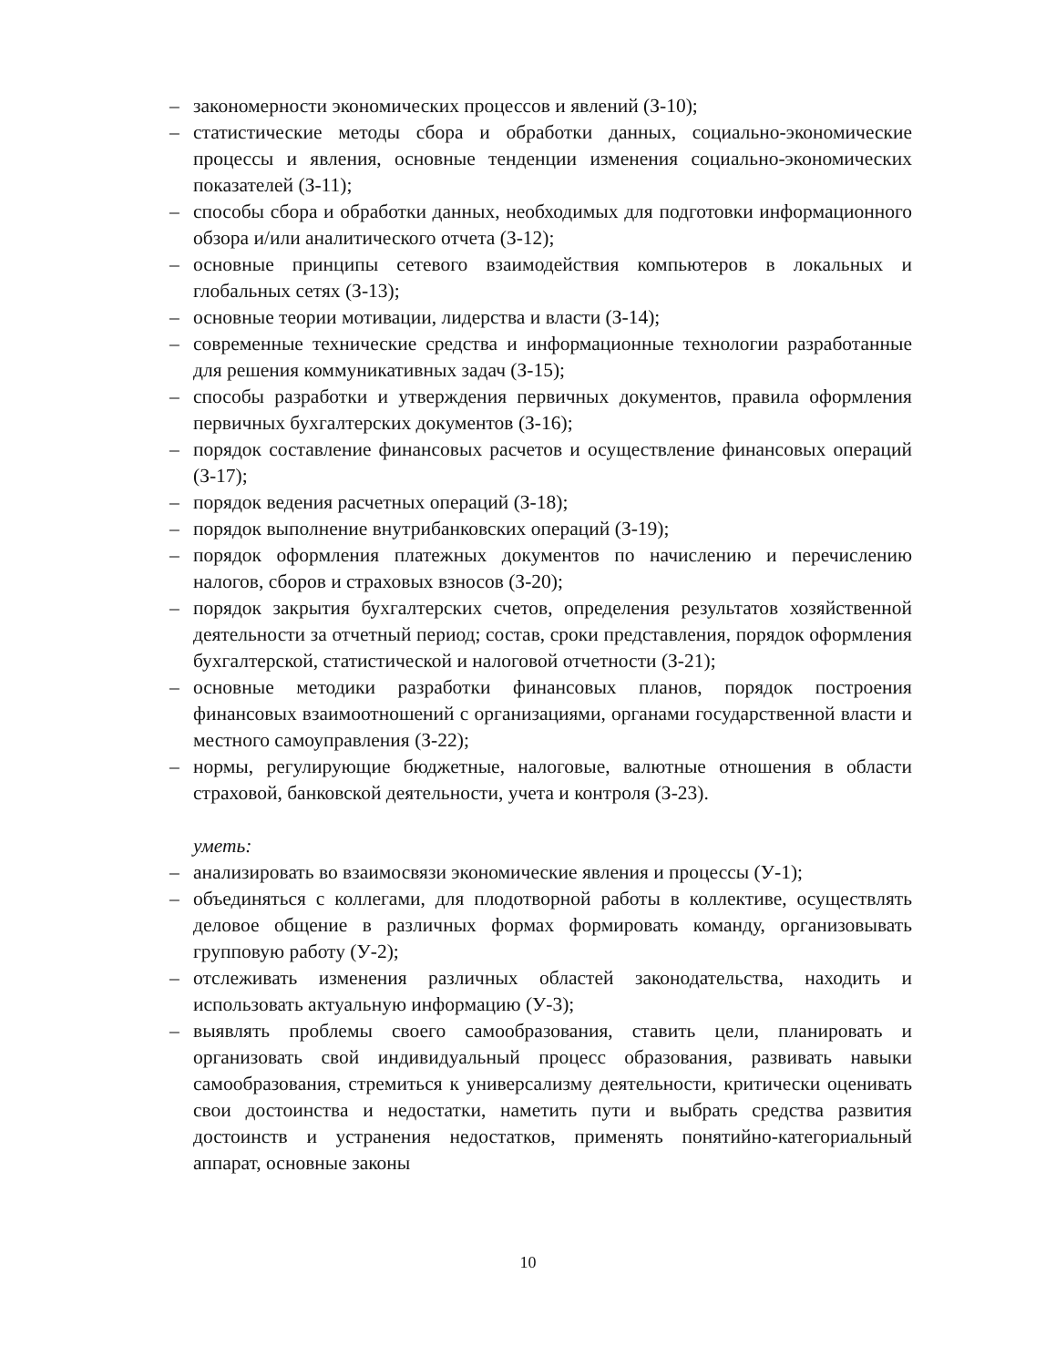– закономерности экономических процессов и явлений (З-10);
– статистические методы сбора и обработки данных, социально-экономические процессы и явления, основные тенденции изменения социально-экономических показателей (З-11);
– способы сбора и обработки данных, необходимых для подготовки информационного обзора и/или аналитического отчета (З-12);
– основные принципы сетевого взаимодействия компьютеров в локальных и глобальных сетях (З-13);
– основные теории мотивации, лидерства и власти (З-14);
– современные технические средства и информационные технологии разработанные для решения коммуникативных задач (З-15);
– способы разработки и утверждения первичных документов, правила оформления первичных бухгалтерских документов (З-16);
– порядок составление финансовых расчетов и осуществление финансовых операций (З-17);
– порядок ведения расчетных операций (З-18);
– порядок выполнение внутрибанковских операций (З-19);
– порядок оформления платежных документов по начислению и перечислению налогов, сборов и страховых взносов (З-20);
– порядок закрытия бухгалтерских счетов, определения результатов хозяйственной деятельности за отчетный период; состав, сроки представления, порядок оформления бухгалтерской, статистической и налоговой отчетности (З-21);
– основные методики разработки финансовых планов, порядок построения финансовых взаимоотношений с организациями, органами государственной власти и местного самоуправления (З-22);
– нормы, регулирующие бюджетные, налоговые, валютные отношения в области страховой, банковской деятельности, учета и контроля (З-23).
уметь:
– анализировать во взаимосвязи экономические явления и процессы (У-1);
– объединяться с коллегами, для плодотворной работы в коллективе, осуществлять деловое общение в различных формах формировать команду, организовывать групповую работу (У-2);
– отслеживать изменения различных областей законодательства, находить и использовать актуальную информацию (У-3);
– выявлять проблемы своего самообразования, ставить цели, планировать и организовать свой индивидуальный процесс образования, развивать навыки самообразования, стремиться к универсализму деятельности, критически оценивать свои достоинства и недостатки, наметить пути и выбрать средства развития достоинств и устранения недостатков, применять понятийно-категориальный аппарат, основные законы
10